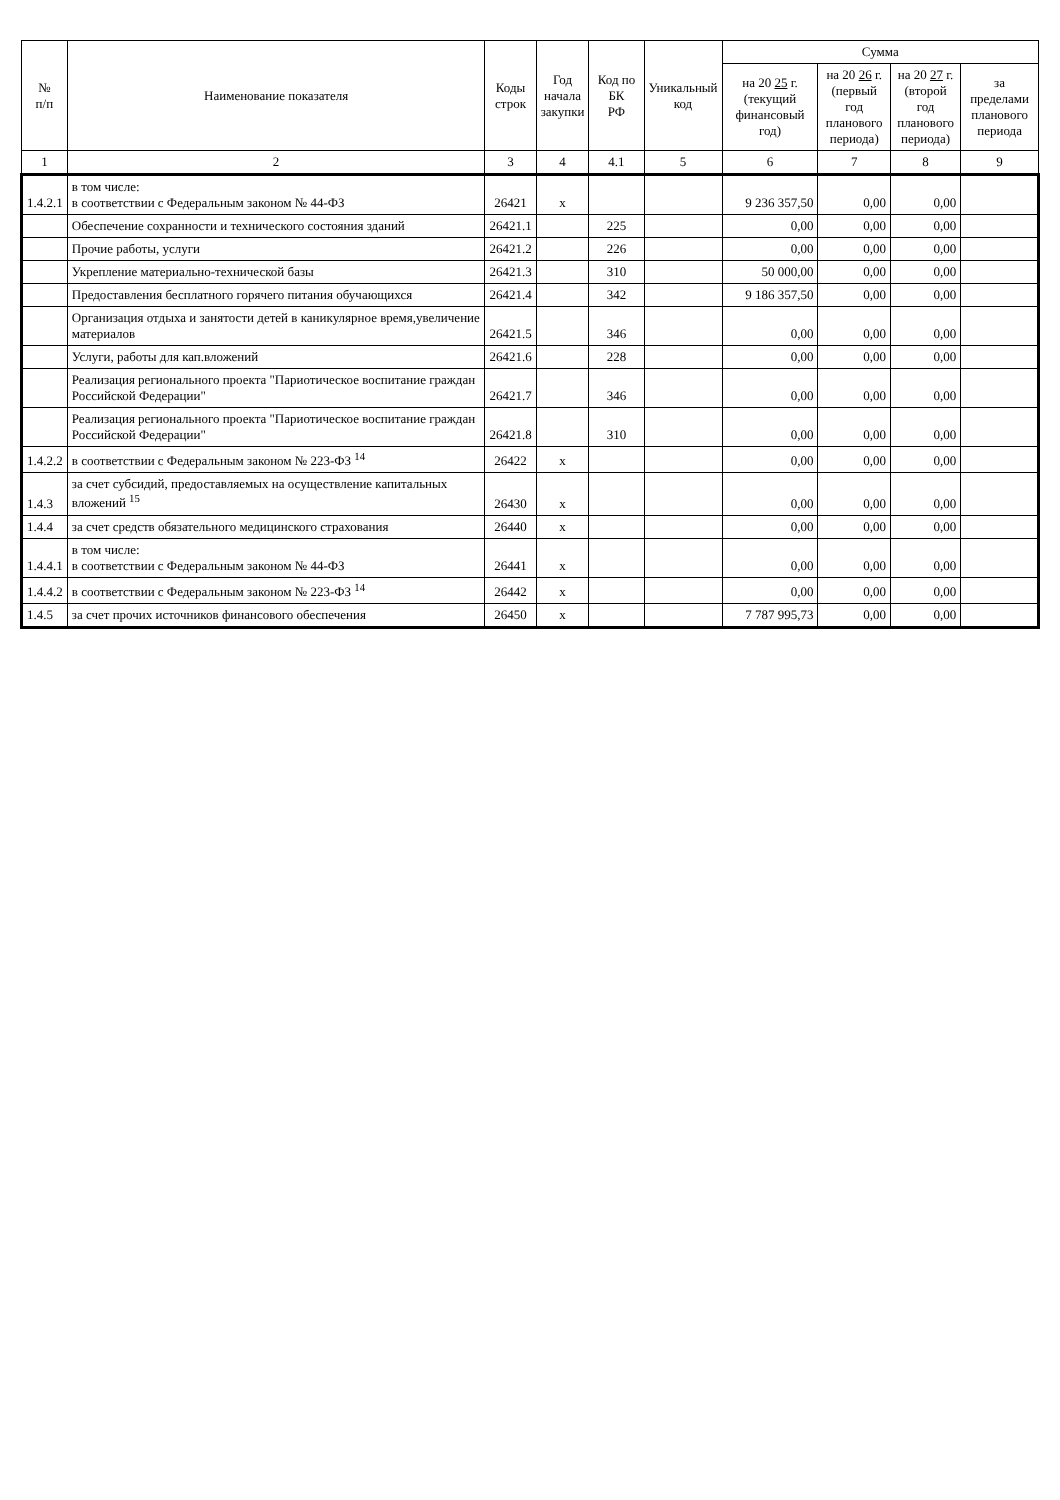| № п/п | Наименование показателя | Коды строк | Год начала закупки | Код по БК РФ | Уникальный код | Сумма | | | |
| --- | --- | --- | --- | --- | --- | --- | --- | --- | --- |
| | | | | | | на 20 25 г. (текущий финансовый год) | на 20 26 г. (первый год планового периода) | на 20 27 г. (второй год планового периода) | за пределами планового периода |
| 1 | 2 | 3 | 4 | 4.1 | 5 | 6 | 7 | 8 | 9 |
| 1.4.2.1 | в том числе: в соответствии с Федеральным законом № 44-ФЗ | 26421 | x | | | 9 236 357,50 | 0,00 | 0,00 | |
| | Обеспечение сохранности и технического состояния зданий | 26421.1 | | 225 | | 0,00 | 0,00 | 0,00 | |
| | Прочие работы, услуги | 26421.2 | | 226 | | 0,00 | 0,00 | 0,00 | |
| | Укрепление материально-технической базы | 26421.3 | | 310 | | 50 000,00 | 0,00 | 0,00 | |
| | Предоставления бесплатного горячего питания обучающихся | 26421.4 | | 342 | | 9 186 357,50 | 0,00 | 0,00 | |
| | Организация отдыха и занятости детей в каникулярное время,увеличение материалов | 26421.5 | | 346 | | 0,00 | 0,00 | 0,00 | |
| | Услуги, работы для кап.вложений | 26421.6 | | 228 | | 0,00 | 0,00 | 0,00 | |
| | Реализация регионального проекта "Париотическое воспитание граждан Российской Федерации" | 26421.7 | | 346 | | 0,00 | 0,00 | 0,00 | |
| | Реализация регионального проекта "Париотическое воспитание граждан Российской Федерации" | 26421.8 | | 310 | | 0,00 | 0,00 | 0,00 | |
| 1.4.2.2 | в соответствии с Федеральным законом № 223-ФЗ <sup>14</sup> | 26422 | x | | | 0,00 | 0,00 | 0,00 | |
| 1.4.3 | за счет субсидий, предоставляемых на осуществление капитальных вложений <sup>15</sup> | 26430 | x | | | 0,00 | 0,00 | 0,00 | |
| 1.4.4 | за счет средств обязательного медицинского страхования | 26440 | x | | | 0,00 | 0,00 | 0,00 | |
| 1.4.4.1 | в том числе: в соответствии с Федеральным законом № 44-ФЗ | 26441 | x | | | 0,00 | 0,00 | 0,00 | |
| 1.4.4.2 | в соответствии с Федеральным законом № 223-ФЗ <sup>14</sup> | 26442 | x | | | 0,00 | 0,00 | 0,00 | |
| 1.4.5 | за счет прочих источников финансового обеспечения | 26450 | x | | | 7 787 995,73 | 0,00 | 0,00 | |